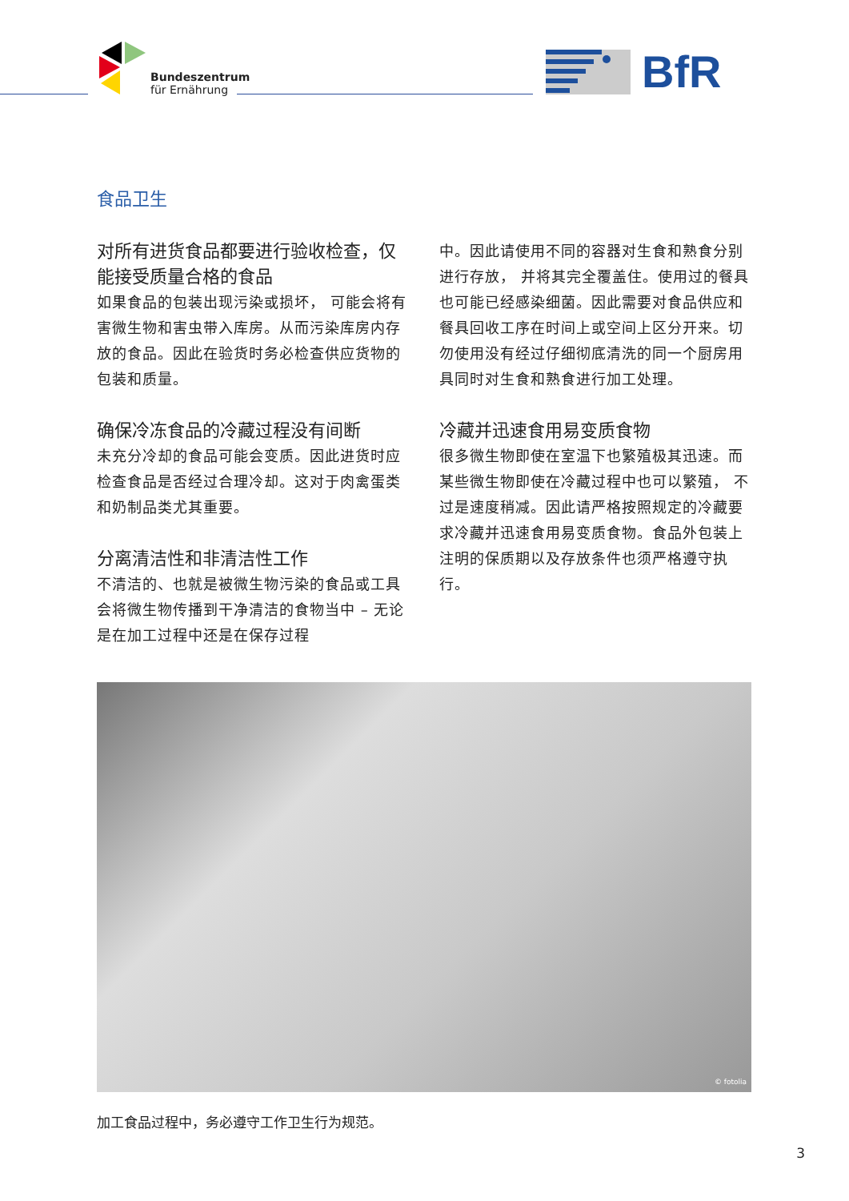Bundeszentrum
für Ernährung
BfR
食品卫生
对所有进货食品都要进行验收检查，仅能接受质量合格的食品
如果食品的包装出现污染或损坏， 可能会将有害微生物和害虫带入库房。从而污染库房内存放的食品。因此在验货时务必检查供应货物的包装和质量。
确保冷冻食品的冷藏过程没有间断
未充分冷却的食品可能会变质。因此进货时应检查食品是否经过合理冷却。这对于肉禽蛋类和奶制品类尤其重要。
分离清洁性和非清洁性工作
不清洁的、也就是被微生物污染的食品或工具会将微生物传播到干净清洁的食物当中 – 无论是在加工过程中还是在保存过程
中。因此请使用不同的容器对生食和熟食分别进行存放， 并将其完全覆盖住。使用过的餐具也可能已经感染细菌。因此需要对食品供应和餐具回收工序在时间上或空间上区分开来。切勿使用没有经过仔细彻底清洗的同一个厨房用具同时对生食和熟食进行加工处理。
冷藏并迅速食用易变质食物
很多微生物即使在室温下也繁殖极其迅速。而某些微生物即使在冷藏过程中也可以繁殖， 不过是速度稍减。因此请严格按照规定的冷藏要求冷藏并迅速食用易变质食物。食品外包装上注明的保质期以及存放条件也须严格遵守执行。
© fotolia
加工食品过程中，务必遵守工作卫生行为规范。
3